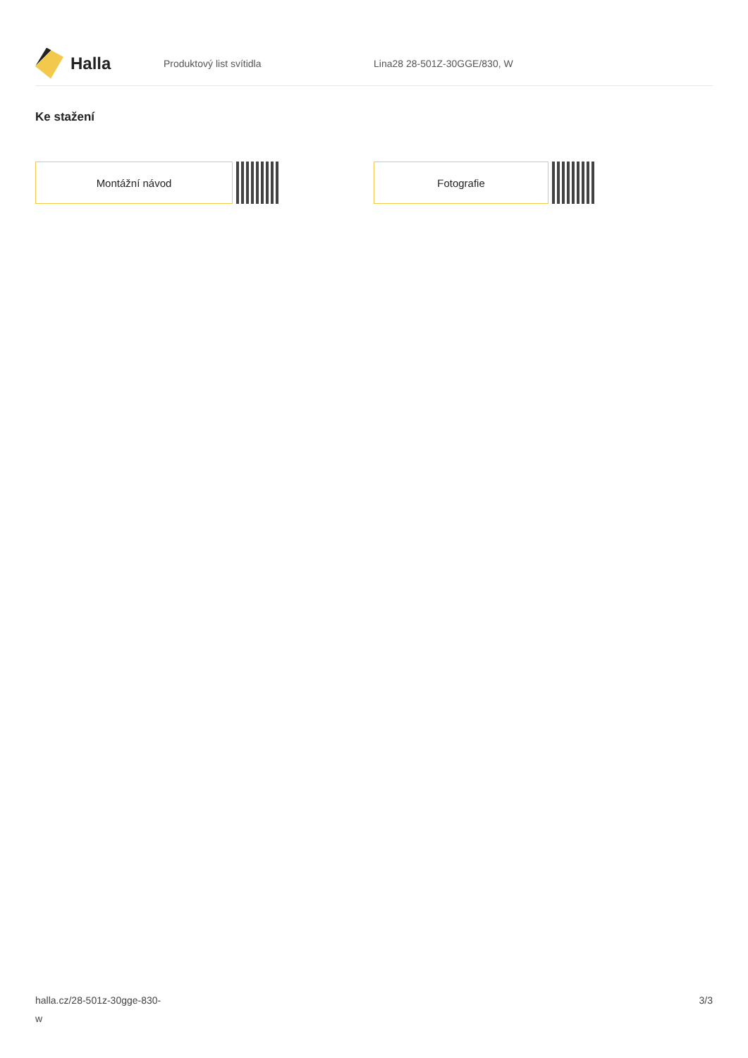Halla
Produktový list svítidla Lina28 28-501Z-30GGE/830, W
Ke stažení
Montážní návod Fotografie
halla.cz/28-501z-30gge-830-
w
3/3